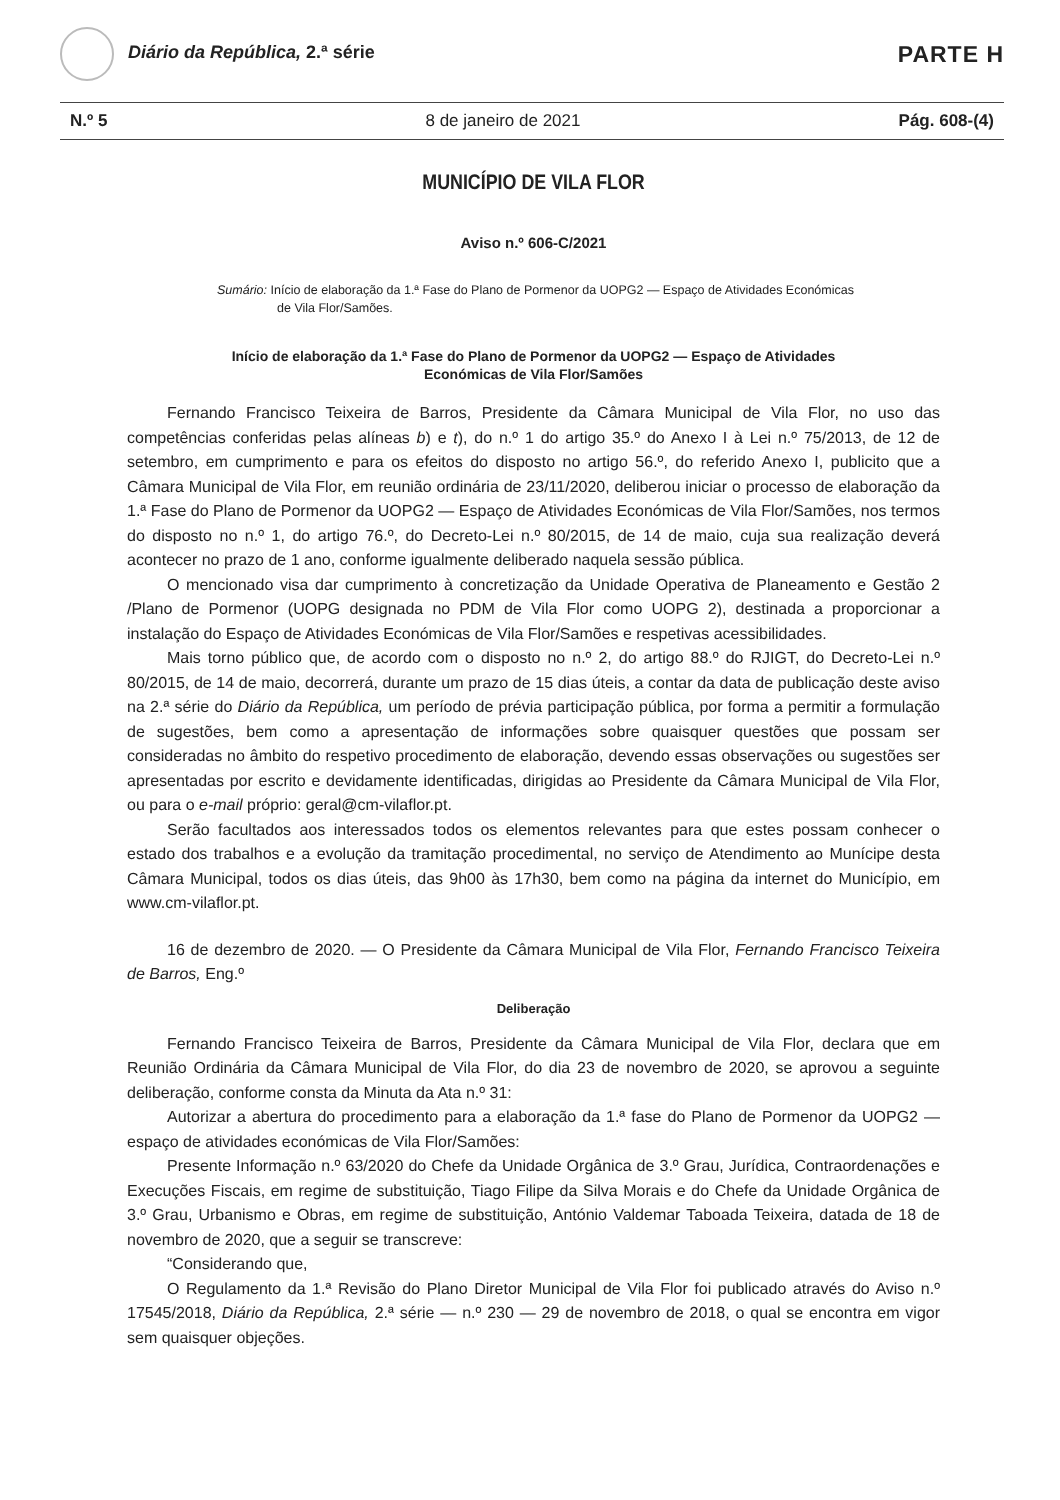Diário da República, 2.ª série
PARTE H
N.º 5 8 de janeiro de 2021 Pág. 608-(4)
MUNICÍPIO DE VILA FLOR
Aviso n.º 606-C/2021
Sumário: Início de elaboração da 1.ª Fase do Plano de Pormenor da UOPG2 — Espaço de Atividades Económicas de Vila Flor/Samões.
Início de elaboração da 1.ª Fase do Plano de Pormenor da UOPG2 — Espaço de Atividades
Económicas de Vila Flor/Samões
Fernando Francisco Teixeira de Barros, Presidente da Câmara Municipal de Vila Flor, no uso das competências conferidas pelas alíneas b) e t), do n.º 1 do artigo 35.º do Anexo I à Lei n.º 75/2013, de 12 de setembro, em cumprimento e para os efeitos do disposto no artigo 56.º, do referido Anexo I, publicito que a Câmara Municipal de Vila Flor, em reunião ordinária de 23/11/2020, deliberou iniciar o processo de elaboração da 1.ª Fase do Plano de Pormenor da UOPG2 — Espaço de Atividades Económicas de Vila Flor/Samões, nos termos do disposto no n.º 1, do artigo 76.º, do Decreto-Lei n.º 80/2015, de 14 de maio, cuja sua realização deverá acontecer no prazo de 1 ano, conforme igualmente deliberado naquela sessão pública.
O mencionado visa dar cumprimento à concretização da Unidade Operativa de Planeamento e Gestão 2 /Plano de Pormenor (UOPG designada no PDM de Vila Flor como UOPG 2), destinada a proporcionar a instalação do Espaço de Atividades Económicas de Vila Flor/Samões e respetivas acessibilidades.
Mais torno público que, de acordo com o disposto no n.º 2, do artigo 88.º do RJIGT, do Decreto-Lei n.º 80/2015, de 14 de maio, decorrerá, durante um prazo de 15 dias úteis, a contar da data de publicação deste aviso na 2.ª série do Diário da República, um período de prévia participação pública, por forma a permitir a formulação de sugestões, bem como a apresentação de informações sobre quaisquer questões que possam ser consideradas no âmbito do respetivo procedimento de elaboração, devendo essas observações ou sugestões ser apresentadas por escrito e devidamente identificadas, dirigidas ao Presidente da Câmara Municipal de Vila Flor, ou para o e-mail próprio: geral@cm-vilaflor.pt.
Serão facultados aos interessados todos os elementos relevantes para que estes possam conhecer o estado dos trabalhos e a evolução da tramitação procedimental, no serviço de Atendimento ao Munícipe desta Câmara Municipal, todos os dias úteis, das 9h00 às 17h30, bem como na página da internet do Município, em www.cm-vilaflor.pt.
16 de dezembro de 2020. — O Presidente da Câmara Municipal de Vila Flor, Fernando Francisco Teixeira de Barros, Eng.º
Deliberação
Fernando Francisco Teixeira de Barros, Presidente da Câmara Municipal de Vila Flor, declara que em Reunião Ordinária da Câmara Municipal de Vila Flor, do dia 23 de novembro de 2020, se aprovou a seguinte deliberação, conforme consta da Minuta da Ata n.º 31:
Autorizar a abertura do procedimento para a elaboração da 1.ª fase do Plano de Pormenor da UOPG2 — espaço de atividades económicas de Vila Flor/Samões:
Presente Informação n.º 63/2020 do Chefe da Unidade Orgânica de 3.º Grau, Jurídica, Contraordenações e Execuções Fiscais, em regime de substituição, Tiago Filipe da Silva Morais e do Chefe da Unidade Orgânica de 3.º Grau, Urbanismo e Obras, em regime de substituição, António Valdemar Taboada Teixeira, datada de 18 de novembro de 2020, que a seguir se transcreve:
“Considerando que,
O Regulamento da 1.ª Revisão do Plano Diretor Municipal de Vila Flor foi publicado através do Aviso n.º 17545/2018, Diário da República, 2.ª série — n.º 230 — 29 de novembro de 2018, o qual se encontra em vigor sem quaisquer objeções.